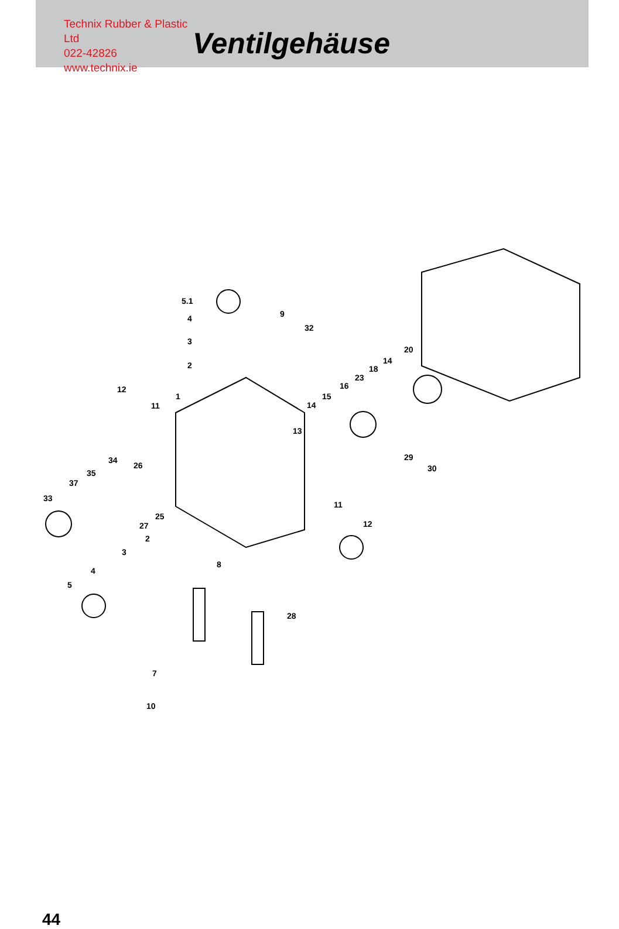Technix Rubber & Plastic Ltd
022-42826
www.technix.ie
Ventilgehäuse
5.1
4
3
2
9
32
20
14
18
23
16
15
14
13
12
11
1
34
26
35
37
33
25
27
29
30
11
12
2
3
4
5
8
28
7
10
44